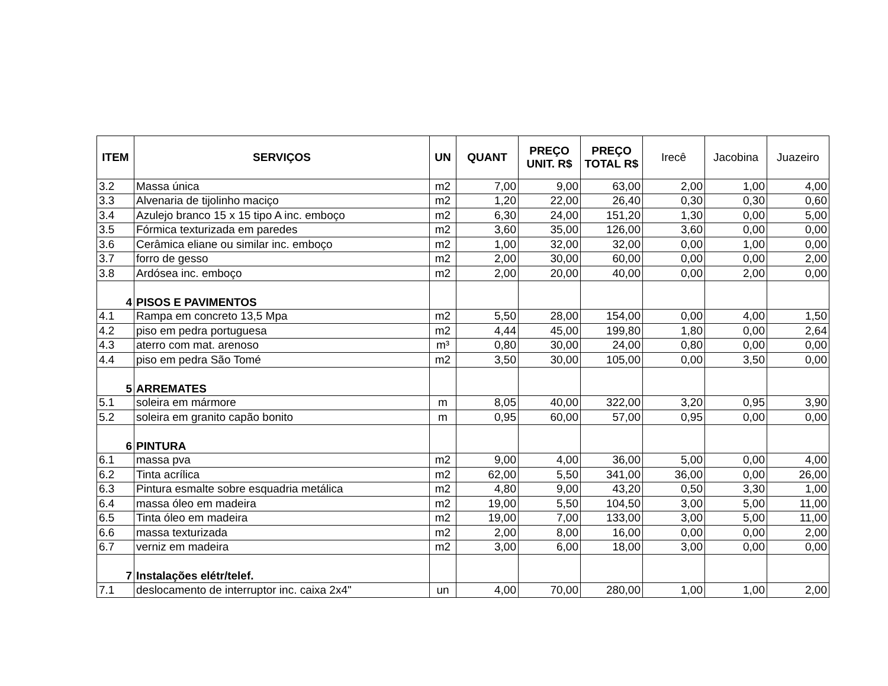| ITEM | SERVIÇOS | UN | QUANT | PREÇO UNIT. R$ | PREÇO TOTAL R$ | Irecê | Jacobina | Juazeiro |
| --- | --- | --- | --- | --- | --- | --- | --- | --- |
| 3.2 | Massa única | m2 | 7,00 | 9,00 | 63,00 | 2,00 | 1,00 | 4,00 |
| 3.3 | Alvenaria de tijolinho maciço | m2 | 1,20 | 22,00 | 26,40 | 0,30 | 0,30 | 0,60 |
| 3.4 | Azulejo branco 15 x 15 tipo A inc. emboço | m2 | 6,30 | 24,00 | 151,20 | 1,30 | 0,00 | 5,00 |
| 3.5 | Fórmica texturizada em paredes | m2 | 3,60 | 35,00 | 126,00 | 3,60 | 0,00 | 0,00 |
| 3.6 | Cerâmica eliane ou similar inc. emboço | m2 | 1,00 | 32,00 | 32,00 | 0,00 | 1,00 | 0,00 |
| 3.7 | forro de gesso | m2 | 2,00 | 30,00 | 60,00 | 0,00 | 0,00 | 2,00 |
| 3.8 | Ardósea inc. emboço | m2 | 2,00 | 20,00 | 40,00 | 0,00 | 2,00 | 0,00 |
| 4 | PISOS E PAVIMENTOS | | | | | | | |
| 4.1 | Rampa em concreto 13,5 Mpa | m2 | 5,50 | 28,00 | 154,00 | 0,00 | 4,00 | 1,50 |
| 4.2 | piso em pedra portuguesa | m2 | 4,44 | 45,00 | 199,80 | 1,80 | 0,00 | 2,64 |
| 4.3 | aterro com mat. arenoso | m³ | 0,80 | 30,00 | 24,00 | 0,80 | 0,00 | 0,00 |
| 4.4 | piso em pedra São Tomé | m2 | 3,50 | 30,00 | 105,00 | 0,00 | 3,50 | 0,00 |
| 5 | ARREMATES | | | | | | | |
| 5.1 | soleira em mármore | m | 8,05 | 40,00 | 322,00 | 3,20 | 0,95 | 3,90 |
| 5.2 | soleira em granito capão bonito | m | 0,95 | 60,00 | 57,00 | 0,95 | 0,00 | 0,00 |
| 6 | PINTURA | | | | | | | |
| 6.1 | massa pva | m2 | 9,00 | 4,00 | 36,00 | 5,00 | 0,00 | 4,00 |
| 6.2 | Tinta acrílica | m2 | 62,00 | 5,50 | 341,00 | 36,00 | 0,00 | 26,00 |
| 6.3 | Pintura esmalte sobre esquadria metálica | m2 | 4,80 | 9,00 | 43,20 | 0,50 | 3,30 | 1,00 |
| 6.4 | massa óleo em madeira | m2 | 19,00 | 5,50 | 104,50 | 3,00 | 5,00 | 11,00 |
| 6.5 | Tinta óleo em madeira | m2 | 19,00 | 7,00 | 133,00 | 3,00 | 5,00 | 11,00 |
| 6.6 | massa texturizada | m2 | 2,00 | 8,00 | 16,00 | 0,00 | 0,00 | 2,00 |
| 6.7 | verniz em madeira | m2 | 3,00 | 6,00 | 18,00 | 3,00 | 0,00 | 0,00 |
| 7 | Instalações elétr/telef. | | | | | | | |
| 7.1 | deslocamento de interruptor inc. caixa 2x4" | un | 4,00 | 70,00 | 280,00 | 1,00 | 1,00 | 2,00 |